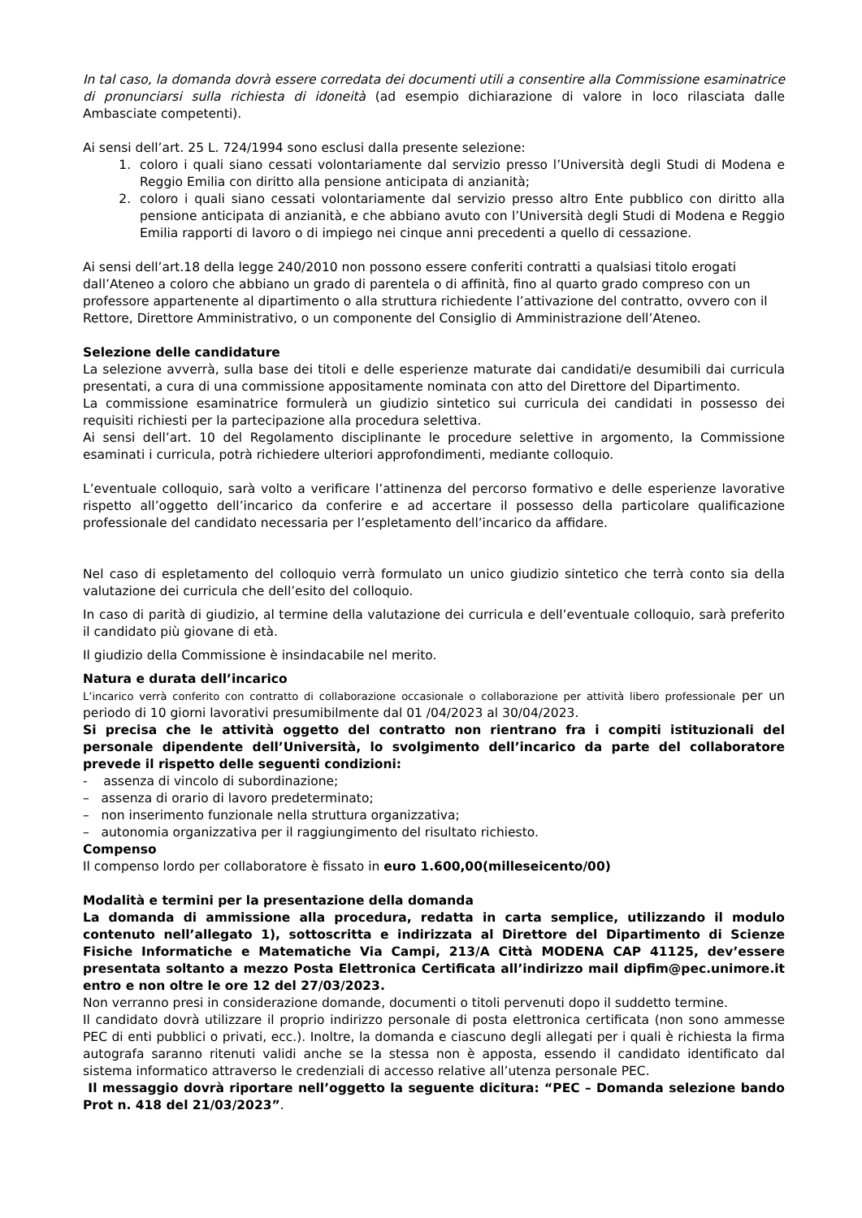In tal caso, la domanda dovrà essere corredata dei documenti utili a consentire alla Commissione esaminatrice di pronunciarsi sulla richiesta di idoneità (ad esempio dichiarazione di valore in loco rilasciata dalle Ambasciate competenti).
Ai sensi dell’art. 25 L. 724/1994 sono esclusi dalla presente selezione:
1. coloro i quali siano cessati volontariamente dal servizio presso l’Università degli Studi di Modena e Reggio Emilia con diritto alla pensione anticipata di anzianità;
2. coloro i quali siano cessati volontariamente dal servizio presso altro Ente pubblico con diritto alla pensione anticipata di anzianità, e che abbiano avuto con l’Università degli Studi di Modena e Reggio Emilia rapporti di lavoro o di impiego nei cinque anni precedenti a quello di cessazione.
Ai sensi dell’art.18 della legge 240/2010 non possono essere conferiti contratti a qualsiasi titolo erogati dall’Ateneo a coloro che abbiano un grado di parentela o di affinità, fino al quarto grado compreso con un professore appartenente al dipartimento o alla struttura richiedente l’attivazione del contratto, ovvero con il Rettore, Direttore Amministrativo, o un componente del Consiglio di Amministrazione dell’Ateneo.
Selezione delle candidature
La selezione avverrà, sulla base dei titoli e delle esperienze maturate dai candidati/e desumibili dai curricula presentati, a cura di una commissione appositamente nominata con atto del Direttore del Dipartimento.
La commissione esaminatrice formulerà un giudizio sintetico sui curricula dei candidati in possesso dei requisiti richiesti per la partecipazione alla procedura selettiva.
Ai sensi dell’art. 10 del Regolamento disciplinante le procedure selettive in argomento, la Commissione esaminati i curricula, potrà richiedere ulteriori approfondimenti, mediante colloquio.
L’eventuale colloquio, sarà volto a verificare l’attinenza del percorso formativo e delle esperienze lavorative rispetto all’oggetto dell’incarico da conferire e ad accertare il possesso della particolare qualificazione professionale del candidato necessaria per l’espletamento dell’incarico da affidare.
Nel caso di espletamento del colloquio verrà formulato un unico giudizio sintetico che terrà conto sia della valutazione dei curricula che dell’esito del colloquio.
In caso di parità di giudizio, al termine della valutazione dei curricula e dell’eventuale colloquio, sarà preferito il candidato più giovane di età.
Il giudizio della Commissione è insindacabile nel merito.
Natura e durata dell’incarico
L’incarico verrà conferito con contratto di collaborazione occasionale o collaborazione per attività libero professionale per un periodo di 10 giorni lavorativi presumibilmente dal 01 /04/2023 al 30/04/2023.
Si precisa che le attività oggetto del contratto non rientrano fra i compiti istituzionali del personale dipendente dell’Università, lo svolgimento dell’incarico da parte del collaboratore prevede il rispetto delle seguenti condizioni:
- assenza di vincolo di subordinazione;
– assenza di orario di lavoro predeterminato;
– non inserimento funzionale nella struttura organizzativa;
– autonomia organizzativa per il raggiungimento del risultato richiesto.
Compenso
Il compenso lordo per collaboratore è fissato in euro 1.600,00(milleseicento/00)
Modalità e termini per la presentazione della domanda
La domanda di ammissione alla procedura, redatta in carta semplice, utilizzando il modulo contenuto nell’allegato 1), sottoscritta e indirizzata al Direttore del Dipartimento di Scienze Fisiche Informatiche e Matematiche Via Campi, 213/A Città MODENA CAP 41125, dev’essere presentata soltanto a mezzo Posta Elettronica Certificata all’indirizzo mail dipfim@pec.unimore.it entro e non oltre le ore 12 del 27/03/2023.
Non verranno presi in considerazione domande, documenti o titoli pervenuti dopo il suddetto termine.
Il candidato dovrà utilizzare il proprio indirizzo personale di posta elettronica certificata (non sono ammesse PEC di enti pubblici o privati, ecc.). Inoltre, la domanda e ciascuno degli allegati per i quali è richiesta la firma autografa saranno ritenuti validi anche se la stessa non è apposta, essendo il candidato identificato dal sistema informatico attraverso le credenziali di accesso relative all’utenza personale PEC.
Il messaggio dovrà riportare nell’oggetto la seguente dicitura: “PEC – Domanda selezione bando Prot n. 418 del 21/03/2023”.